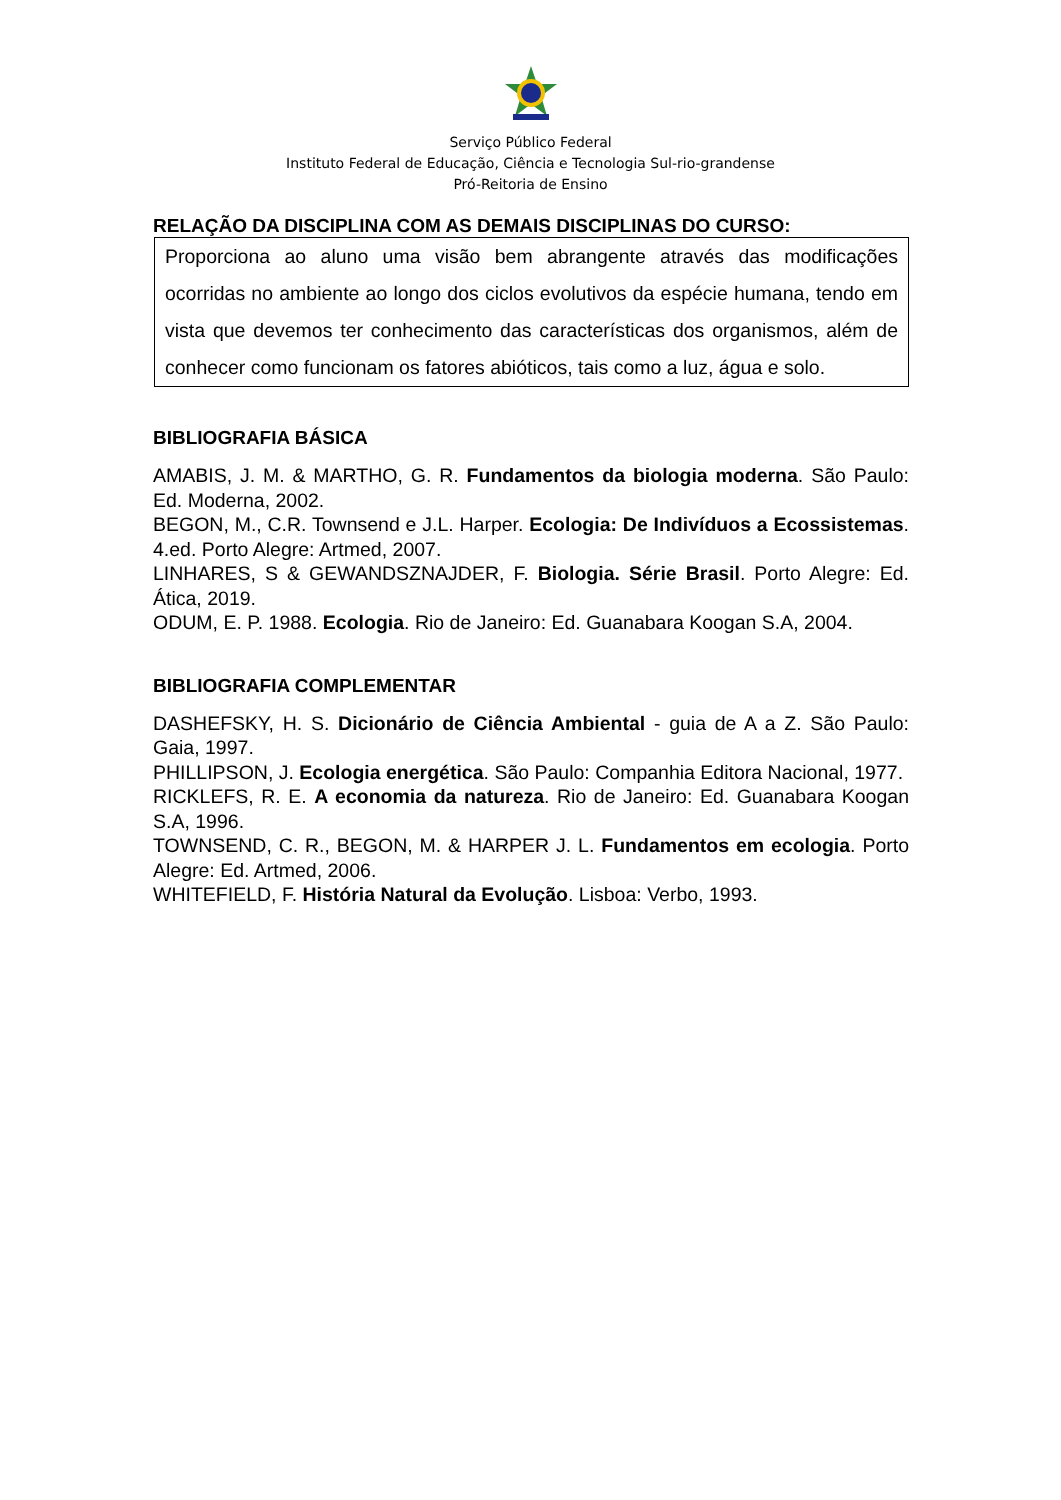Serviço Público Federal
Instituto Federal de Educação, Ciência e Tecnologia Sul-rio-grandense
Pró-Reitoria de Ensino
RELAÇÃO DA DISCIPLINA COM AS DEMAIS DISCIPLINAS DO CURSO:
Proporciona ao aluno uma visão bem abrangente através das modificações ocorridas no ambiente ao longo dos ciclos evolutivos da espécie humana, tendo em vista que devemos ter conhecimento das características dos organismos, além de conhecer como funcionam os fatores abióticos, tais como a luz, água e solo.
BIBLIOGRAFIA BÁSICA
AMABIS, J. M. & MARTHO, G. R. Fundamentos da biologia moderna. São Paulo: Ed. Moderna, 2002.
BEGON, M., C.R. Townsend e J.L. Harper. Ecologia: De Indivíduos a Ecossistemas. 4.ed. Porto Alegre: Artmed, 2007.
LINHARES, S & GEWANDSZNAJDER, F. Biologia. Série Brasil. Porto Alegre: Ed. Ática, 2019.
ODUM, E. P. 1988. Ecologia. Rio de Janeiro: Ed. Guanabara Koogan S.A, 2004.
BIBLIOGRAFIA COMPLEMENTAR
DASHEFSKY, H. S. Dicionário de Ciência Ambiental - guia de A a Z. São Paulo: Gaia, 1997.
PHILLIPSON, J. Ecologia energética. São Paulo: Companhia Editora Nacional, 1977.
RICKLEFS, R. E. A economia da natureza. Rio de Janeiro: Ed. Guanabara Koogan S.A, 1996.
TOWNSEND, C. R., BEGON, M. & HARPER J. L. Fundamentos em ecologia. Porto Alegre: Ed. Artmed, 2006.
WHITEFIELD, F. História Natural da Evolução. Lisboa: Verbo, 1993.